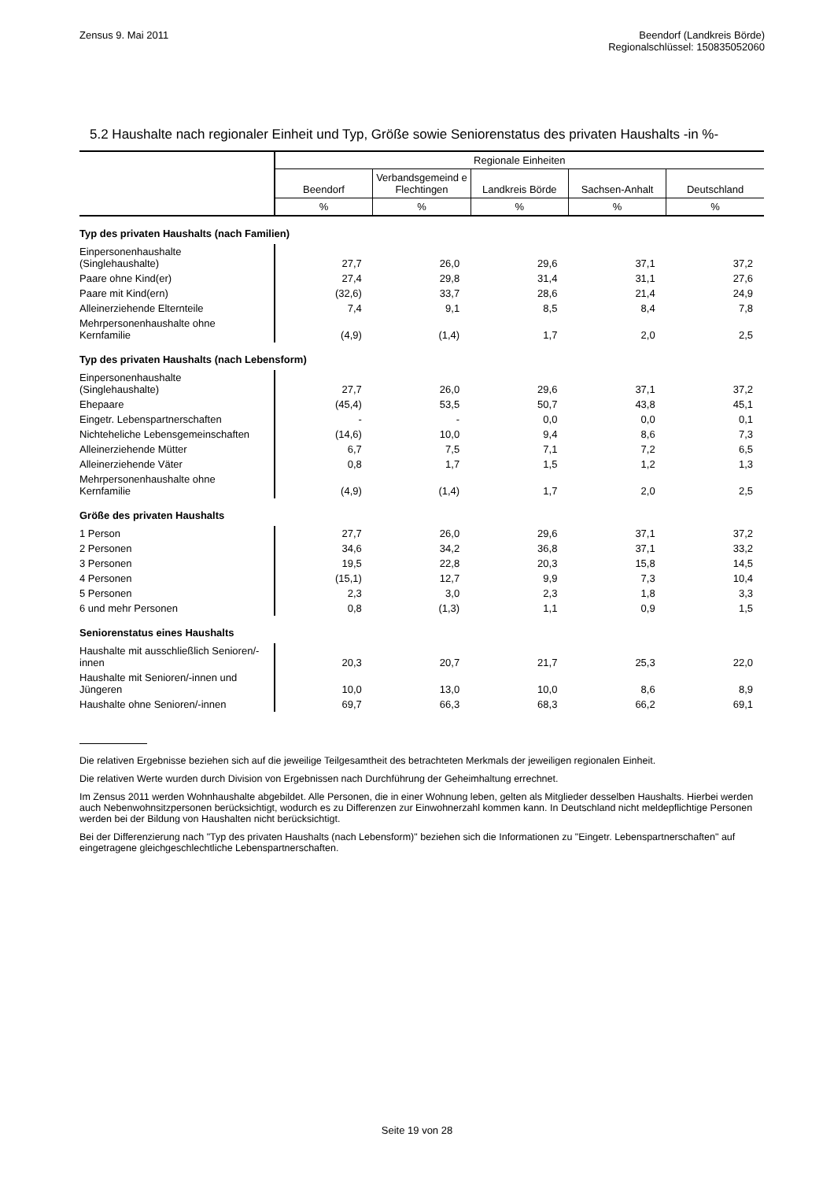Zensus 9. Mai 2011 Beendorf (Landkreis Börde)
Regionalschlüssel: 150835052060
5.2 Haushalte nach regionaler Einheit und Typ, Größe sowie Seniorenstatus des privaten Haushalts -in %-
| | Regionale Einheiten | | | | |
| --- | --- | --- | --- | --- | --- |
| | Beendorf | Verbandsgemeind e Flechtingen | Landkreis Börde | Sachsen-Anhalt | Deutschland |
| | % | % | % | % | % |
| Typ des privaten Haushalts (nach Familien) | | | | | |
| Einpersonenhaushalte (Singlehaushalte) | 27,7 | 26,0 | 29,6 | 37,1 | 37,2 |
| Paare ohne Kind(er) | 27,4 | 29,8 | 31,4 | 31,1 | 27,6 |
| Paare mit Kind(ern) | (32,6) | 33,7 | 28,6 | 21,4 | 24,9 |
| Alleinerziehende Elternteile | 7,4 | 9,1 | 8,5 | 8,4 | 7,8 |
| Mehrpersonenhaushalte ohne Kernfamilie | (4,9) | (1,4) | 1,7 | 2,0 | 2,5 |
| Typ des privaten Haushalts (nach Lebensform) | | | | | |
| Einpersonenhaushalte (Singlehaushalte) | 27,7 | 26,0 | 29,6 | 37,1 | 37,2 |
| Ehepaare | (45,4) | 53,5 | 50,7 | 43,8 | 45,1 |
| Eingetr. Lebenspartnerschaften | - | - | 0,0 | 0,0 | 0,1 |
| Nichteheliche Lebensgemeinschaften | (14,6) | 10,0 | 9,4 | 8,6 | 7,3 |
| Alleinerziehende Mütter | 6,7 | 7,5 | 7,1 | 7,2 | 6,5 |
| Alleinerziehende Väter | 0,8 | 1,7 | 1,5 | 1,2 | 1,3 |
| Mehrpersonenhaushalte ohne Kernfamilie | (4,9) | (1,4) | 1,7 | 2,0 | 2,5 |
| Größe des privaten Haushalts | | | | | |
| 1 Person | 27,7 | 26,0 | 29,6 | 37,1 | 37,2 |
| 2 Personen | 34,6 | 34,2 | 36,8 | 37,1 | 33,2 |
| 3 Personen | 19,5 | 22,8 | 20,3 | 15,8 | 14,5 |
| 4 Personen | (15,1) | 12,7 | 9,9 | 7,3 | 10,4 |
| 5 Personen | 2,3 | 3,0 | 2,3 | 1,8 | 3,3 |
| 6 und mehr Personen | 0,8 | (1,3) | 1,1 | 0,9 | 1,5 |
| Seniorenstatus eines Haushalts | | | | | |
| Haushalte mit ausschließlich Senioren/-innen | 20,3 | 20,7 | 21,7 | 25,3 | 22,0 |
| Haushalte mit Senioren/-innen und Jüngeren | 10,0 | 13,0 | 10,0 | 8,6 | 8,9 |
| Haushalte ohne Senioren/-innen | 69,7 | 66,3 | 68,3 | 66,2 | 69,1 |
Die relativen Ergebnisse beziehen sich auf die jeweilige Teilgesamtheit des betrachteten Merkmals der jeweiligen regionalen Einheit.
Die relativen Werte wurden durch Division von Ergebnissen nach Durchführung der Geheimhaltung errechnet.
Im Zensus 2011 werden Wohnhaushalte abgebildet. Alle Personen, die in einer Wohnung leben, gelten als Mitglieder desselben Haushalts. Hierbei werden auch Nebenwohnsitzpersonen berücksichtigt, wodurch es zu Differenzen zur Einwohnerzahl kommen kann. In Deutschland nicht meldepflichtige Personen werden bei der Bildung von Haushalten nicht berücksichtigt.
Bei der Differenzierung nach "Typ des privaten Haushalts (nach Lebensform)" beziehen sich die Informationen zu "Eingetr. Lebenspartnerschaften" auf eingetragene gleichgeschlechtliche Lebenspartnerschaften.
Seite 19 von 28